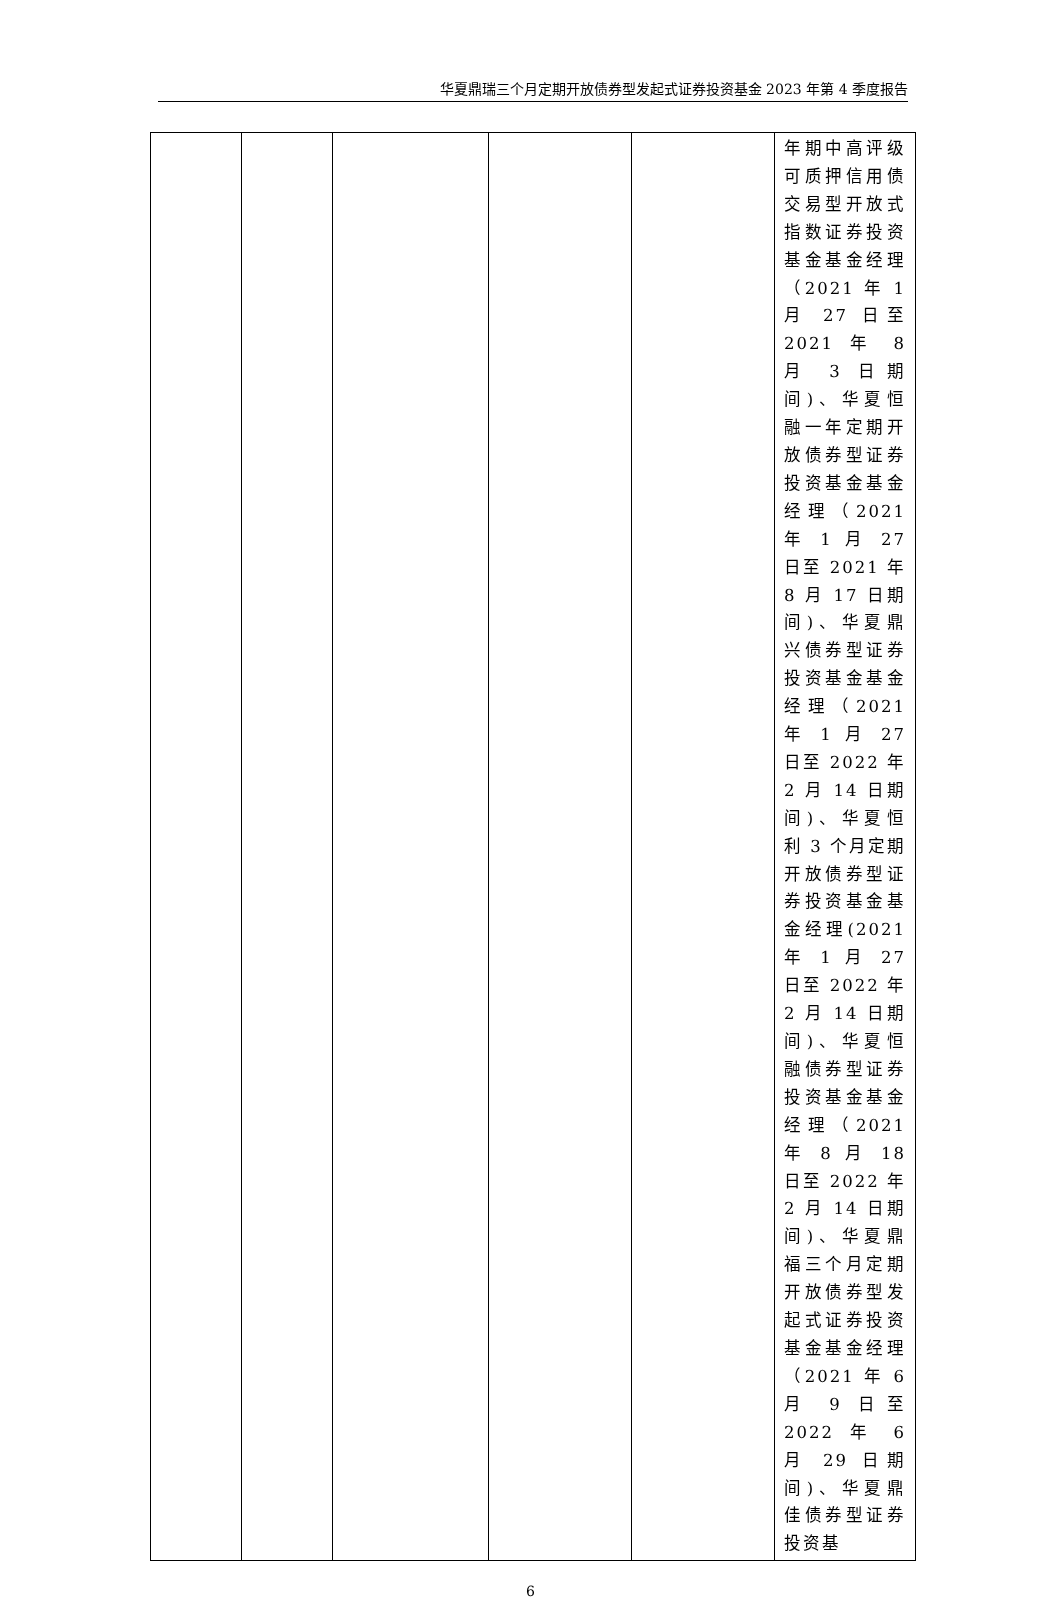华夏鼎瑞三个月定期开放债券型发起式证券投资基金 2023 年第 4 季度报告
| | | | | | 年期中高评级可质押信用债交易型开放式指数证券投资基金基金经理（2021 年 1 月 27 日至 2021 年 8 月 3 日期间)、华夏恒融一年定期开放债券型证券投资基金基金经理（2021 年 1 月 27 日至 2021 年 8 月 17 日期间)、华夏鼎兴债券型证券投资基金基金经理（2021 年 1 月 27 日至 2022 年 2 月 14 日期间)、华夏恒利 3 个月定期开放债券型证券投资基金基金经理(2021 年 1 月 27 日至 2022 年 2 月 14 日期间)、华夏恒融债券型证券投资基金基金经理（2021 年 8 月 18 日至 2022 年 2 月 14 日期间)、华夏鼎福三个月定期开放债券型发起式证券投资基金基金经理（2021 年 6 月 9 日至 2022 年 6 月 29 日期间)、华夏鼎佳债券型证券投资基 |
6